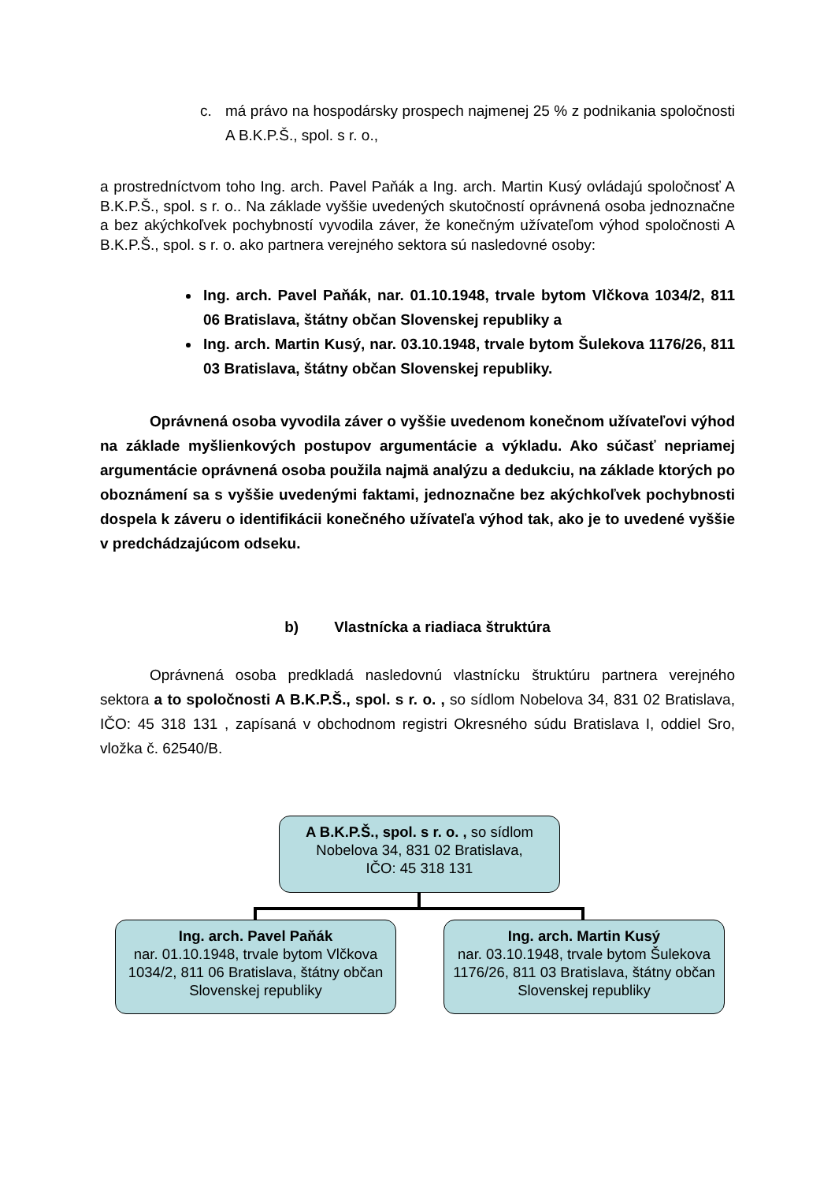c. má právo na hospodársky prospech najmenej 25 % z podnikania spoločnosti A B.K.P.Š., spol. s r. o.,
a prostredníctvom toho Ing. arch. Pavel Paňák a Ing. arch. Martin Kusý ovládajú spoločnosť A B.K.P.Š., spol. s r. o.. Na základe vyššie uvedených skutočností oprávnená osoba jednoznačne a bez akýchkoľvek pochybností vyvodila záver, že konečným užívateľom výhod spoločnosti A B.K.P.Š., spol. s r. o. ako partnera verejného sektora sú nasledovné osoby:
Ing. arch. Pavel Paňák, nar. 01.10.1948, trvale bytom Vlčkova 1034/2, 811 06 Bratislava, štátny občan Slovenskej republiky a
Ing. arch. Martin Kusý, nar. 03.10.1948, trvale bytom Šulekova 1176/26, 811 03 Bratislava, štátny občan Slovenskej republiky.
Oprávnená osoba vyvodila záver o vyššie uvedenom konečnom užívateľovi výhod na základe myšlienkových postupov argumentácie a výkladu. Ako súčasť nepriamej argumentácie oprávnená osoba použila najmä analýzu a dedukciu, na základe ktorých po oboznámení sa s vyššie uvedenými faktami, jednoznačne bez akýchkoľvek pochybnosti dospela k záveru o identifikácii konečného užívateľa výhod tak, ako je to uvedené vyššie v predchádzajúcom odseku.
b) Vlastnícka a riadiaca štruktúra
Oprávnená osoba predkladá nasledovnú vlastnícku štruktúru partnera verejného sektora a to spoločnosti A B.K.P.Š., spol. s r. o. , so sídlom Nobelova 34, 831 02 Bratislava, IČO: 45 318 131 , zapísaná v obchodnom registri Okresného súdu Bratislava I, oddiel Sro, vložka č. 62540/B.
A B.K.P.Š., spol. s r. o. , so sídlom
Nobelova 34, 831 02 Bratislava,
IČO: 45 318 131
Ing. arch. Pavel Paňák
nar. 01.10.1948, trvale bytom Vlčkova 1034/2, 811 06 Bratislava, štátny občan Slovenskej republiky
Ing. arch. Martin Kusý
nar. 03.10.1948, trvale bytom Šulekova 1176/26, 811 03 Bratislava, štátny občan Slovenskej republiky